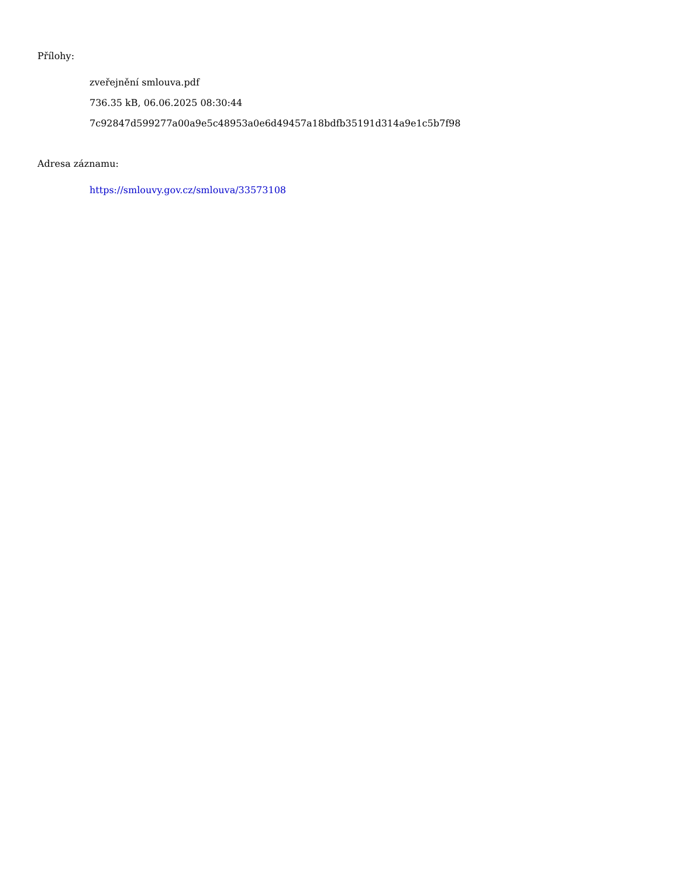Přílohy:
zveřejnění smlouva.pdf
736.35 kB, 06.06.2025 08:30:44
7c92847d599277a00a9e5c48953a0e6d49457a18bdfb35191d314a9e1c5b7f98
Adresa záznamu:
https://smlouvy.gov.cz/smlouva/33573108